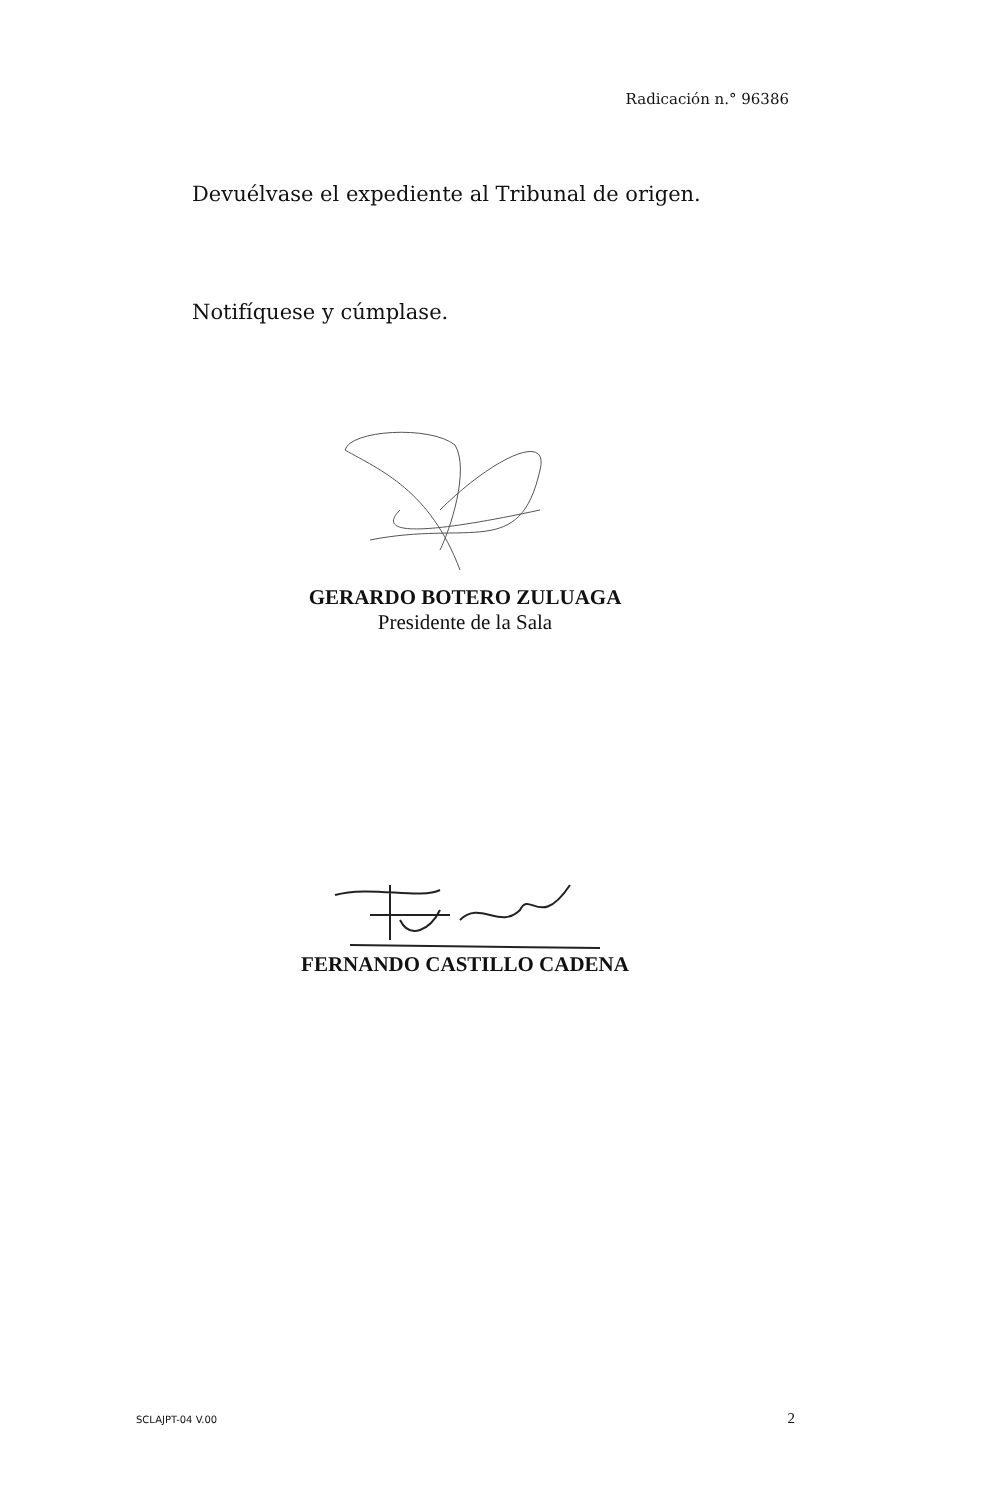Radicación n.° 96386
Devuélvase el expediente al Tribunal de origen.
Notifíquese y cúmplase.
GERARDO BOTERO ZULUAGA
Presidente de la Sala
FERNANDO CASTILLO CADENA
SCLAJPT-04 V.00 2